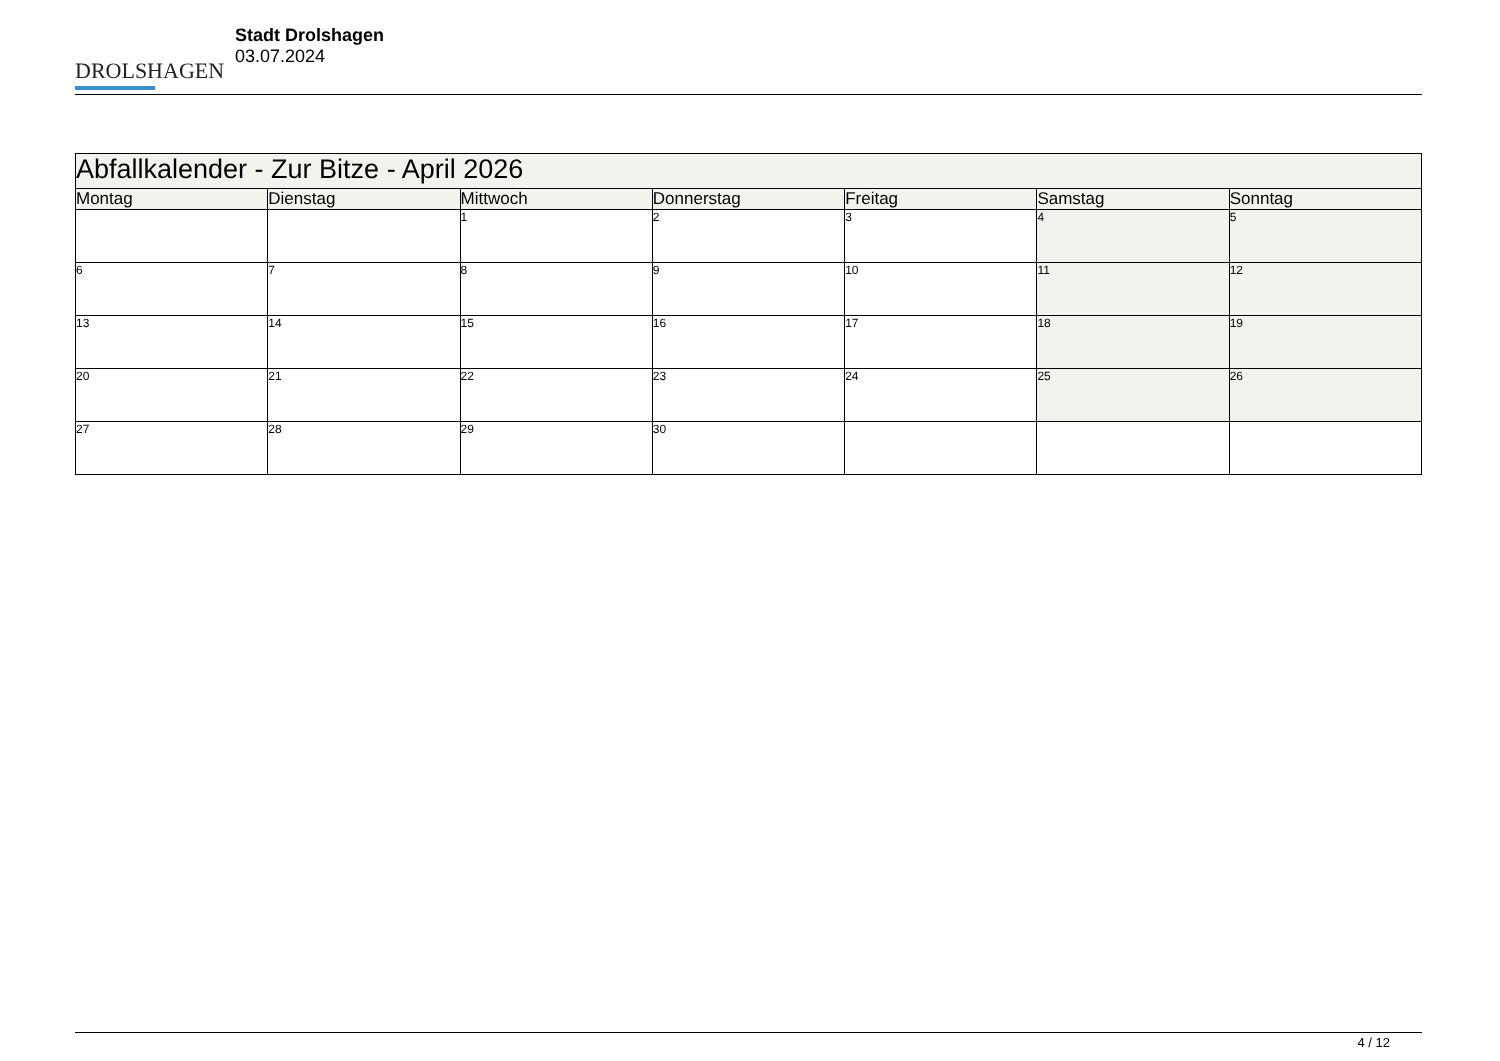DROLSHAGEN
Stadt Drolshagen
03.07.2024
| Abfallkalender - Zur Bitze - April 2026 | | | | | | |
| Montag | Dienstag | Mittwoch | Donnerstag | Freitag | Samstag | Sonntag |
| | | 1 | 2 | 3 | 4 | 5 |
| 6 | 7 | 8 | 9 | 10 | 11 | 12 |
| 13 | 14 | 15 | 16 | 17 | 18 | 19 |
| 20 | 21 | 22 | 23 | 24 | 25 | 26 |
| 27 | 28 | 29 | 30 | | | |
4 / 12